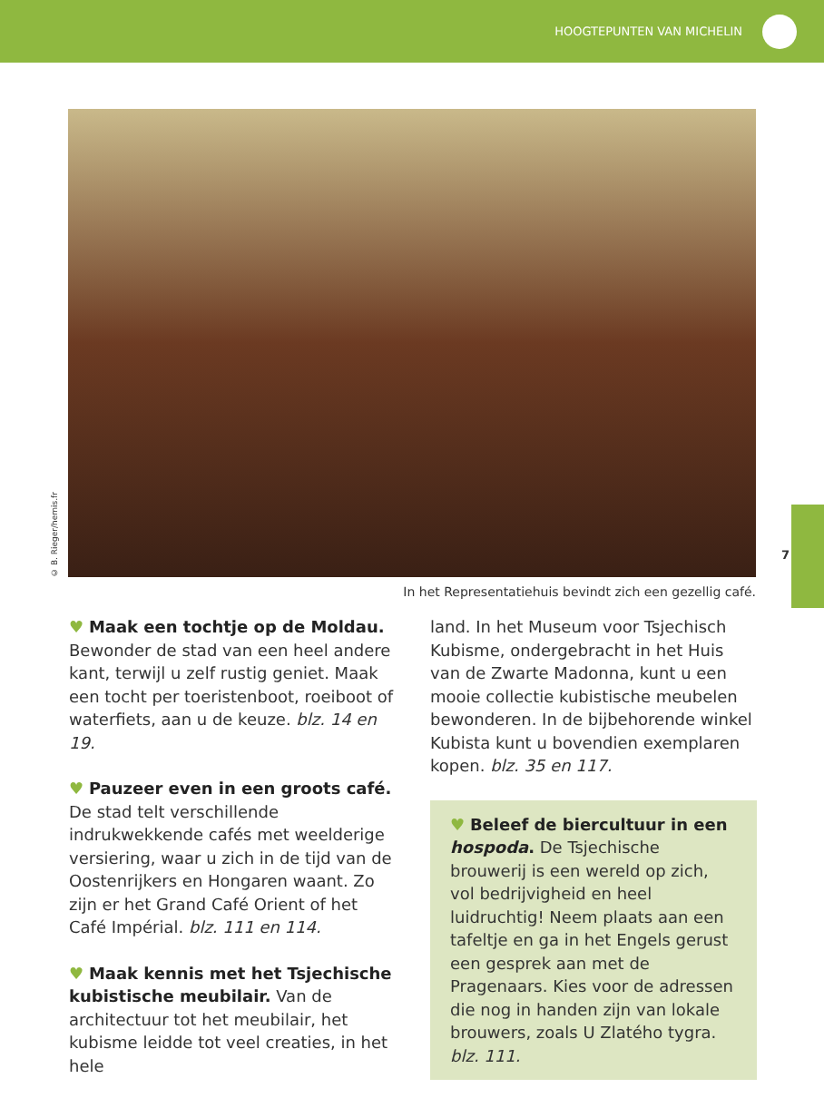HOOGTEPUNTEN VAN MICHELIN
© B. Rieger/hemis.fr
In het Representatiehuis bevindt zich een gezellig café.
♥ Maak een tochtje op de Moldau. Bewonder de stad van een heel andere kant, terwijl u zelf rustig geniet. Maak een tocht per toeristenboot, roeiboot of waterfiets, aan u de keuze. blz. 14 en 19.
♥ Pauzeer even in een groots café. De stad telt verschillende indrukwekkende cafés met weelderige versiering, waar u zich in de tijd van de Oostenrijkers en Hongaren waant. Zo zijn er het Grand Café Orient of het Café Impérial. blz. 111 en 114.
♥ Maak kennis met het Tsjechische kubistische meubilair. Van de architectuur tot het meubilair, het kubisme leidde tot veel creaties, in het hele
land. In het Museum voor Tsjechisch Kubisme, ondergebracht in het Huis van de Zwarte Madonna, kunt u een mooie collectie kubistische meubelen bewonderen. In de bijbehorende winkel Kubista kunt u bovendien exemplaren kopen. blz. 35 en 117.
♥ Beleef de biercultuur in een hospoda. De Tsjechische brouwerij is een wereld op zich, vol bedrijvigheid en heel luidruchtig! Neem plaats aan een tafeltje en ga in het Engels gerust een gesprek aan met de Pragenaars. Kies voor de adressen die nog in handen zijn van lokale brouwers, zoals U Zlatého tygra. blz. 111.
7